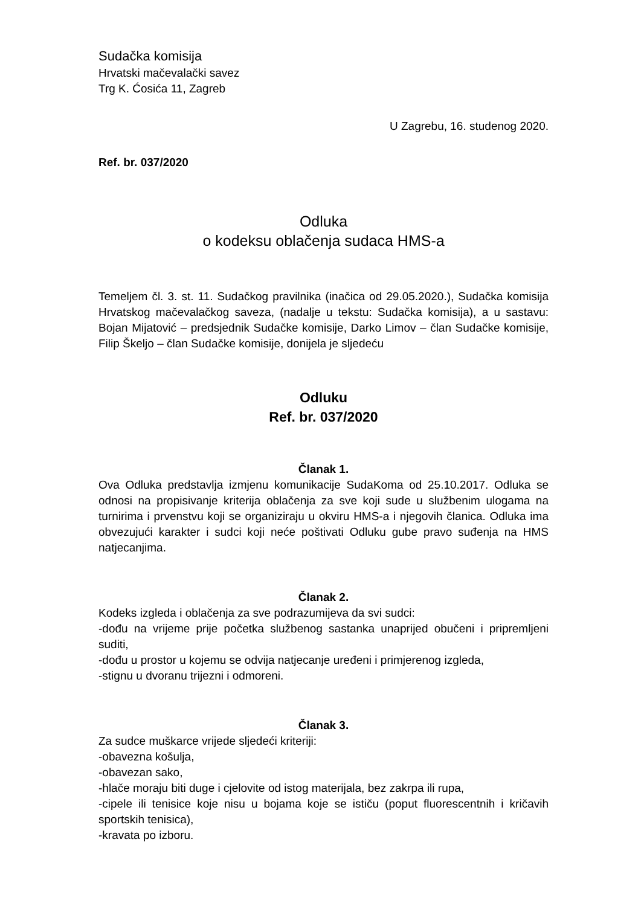Sudačka komisija
Hrvatski mačevalački savez
Trg K. Ćosića 11, Zagreb
U Zagrebu, 16. studenog 2020.
Ref. br. 037/2020
Odluka
o kodeksu oblačenja sudaca HMS-a
Temeljem čl. 3. st. 11. Sudačkog pravilnika (inačica od 29.05.2020.), Sudačka komisija Hrvatskog mačevalačkog saveza, (nadalje u tekstu: Sudačka komisija), a u sastavu: Bojan Mijatović – predsjednik Sudačke komisije, Darko Limov – član Sudačke komisije, Filip Škeljo – član Sudačke komisije, donijela je sljedeću
Odluku
Ref. br. 037/2020
Članak 1.
Ova Odluka predstavlja izmjenu komunikacije SudaKoma od 25.10.2017. Odluka se odnosi na propisivanje kriterija oblačenja za sve koji sude u službenim ulogama na turnirima i prvenstvu koji se organiziraju u okviru HMS-a i njegovih članica. Odluka ima obvezujući karakter i sudci koji neće poštivati Odluku gube pravo suđenja na HMS natjecanjima.
Članak 2.
Kodeks izgleda i oblačenja za sve podrazumijeva da svi sudci:
-dođu na vrijeme prije početka službenog sastanka unaprijed obučeni i pripremljeni suditi,
-dođu u prostor u kojemu se odvija natjecanje uređeni i primjerenog izgleda,
-stignu u dvoranu trijezni i odmoreni.
Članak 3.
Za sudce muškarce vrijede sljedeći kriteriji:
-obavezna košulja,
-obavezan sako,
-hlače moraju biti duge i cjelovite od istog materijala, bez zakrpa ili rupa,
-cipele ili tenisice koje nisu u bojama koje se ističu (poput fluorescentnih i kričavih sportskih tenisica),
-kravata po izboru.